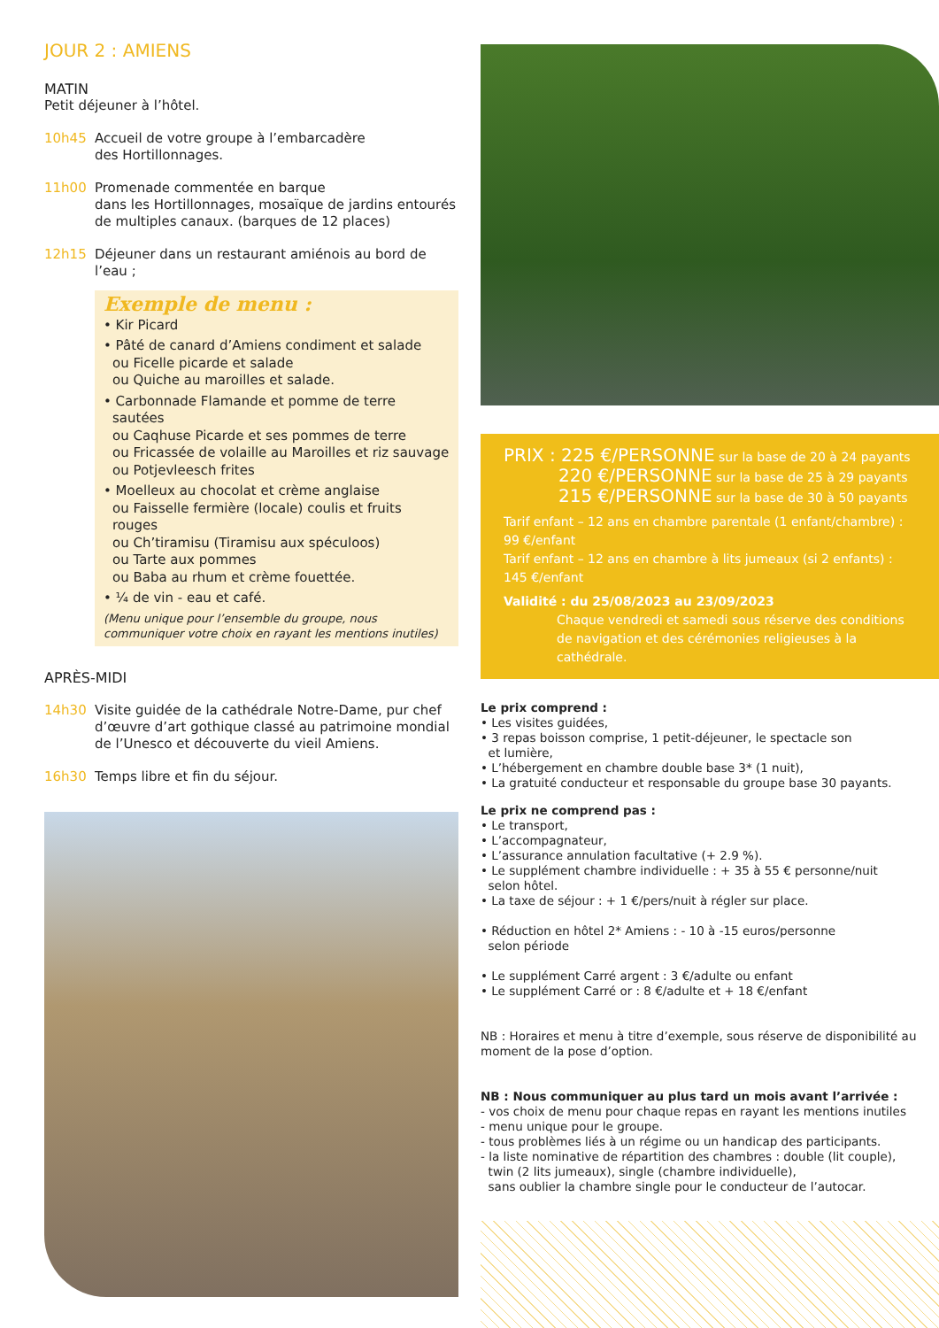JOUR 2 : AMIENS
MATIN
Petit déjeuner à l’hôtel.
10h45 Accueil de votre groupe à l’embarcadère
des Hortillonnages.
11h00 Promenade commentée en barque
dans les Hortillonnages, mosaïque de jardins entourés de multiples canaux. (barques de 12 places)
12h15 Déjeuner dans un restaurant amiénois au bord de l’eau ;
Exemple de menu :
• Kir Picard
• Pâté de canard d’Amiens condiment et salade
ou Ficelle picarde et salade
ou Quiche au maroilles et salade.
• Carbonnade Flamande et pomme de terre sautées
ou Caqhuse Picarde et ses pommes de terre
ou Fricassée de volaille au Maroilles et riz sauvage
ou Potjevleesch frites
• Moelleux au chocolat et crème anglaise
ou Faisselle fermière (locale) coulis et fruits rouges
ou Ch’tiramisu (Tiramisu aux spéculoos)
ou Tarte aux pommes
ou Baba au rhum et crème fouettée.
• ¼ de vin - eau et café.
(Menu unique pour l’ensemble du groupe, nous communiquer votre choix en rayant les mentions inutiles)
APRÈS-MIDI
14h30 Visite guidée de la cathédrale Notre-Dame, pur chef d’œuvre d’art gothique classé au patrimoine mondial de l’Unesco et découverte du vieil Amiens.
16h30 Temps libre et fin du séjour.
PRIX : 225 €/PERSONNE sur la base de 20 à 24 payants
220 €/PERSONNE sur la base de 25 à 29 payants
215 €/PERSONNE sur la base de 30 à 50 payants
Tarif enfant – 12 ans en chambre parentale (1 enfant/chambre) : 99 €/enfant
Tarif enfant – 12 ans en chambre à lits jumeaux (si 2 enfants) : 145 €/enfant
Validité : du 25/08/2023 au 23/09/2023
Chaque vendredi et samedi sous réserve des conditions
de navigation et des cérémonies religieuses à la cathédrale.
Le prix comprend :
• Les visites guidées,
• 3 repas boisson comprise, 1 petit-déjeuner, le spectacle son
et lumière,
• L’hébergement en chambre double base 3* (1 nuit),
• La gratuité conducteur et responsable du groupe base 30 payants.
Le prix ne comprend pas :
• Le transport,
• L’accompagnateur,
• L’assurance annulation facultative (+ 2.9 %).
• Le supplément chambre individuelle : + 35 à 55 € personne/nuit
selon hôtel.
• La taxe de séjour : + 1 €/pers/nuit à régler sur place.
• Réduction en hôtel 2* Amiens : - 10 à -15 euros/personne
selon période
• Le supplément Carré argent : 3 €/adulte ou enfant
• Le supplément Carré or : 8 €/adulte et + 18 €/enfant
NB : Horaires et menu à titre d’exemple, sous réserve de disponibilité au moment de la pose d’option.
NB : Nous communiquer au plus tard un mois avant l’arrivée :
- vos choix de menu pour chaque repas en rayant les mentions inutiles
- menu unique pour le groupe.
- tous problèmes liés à un régime ou un handicap des participants.
- la liste nominative de répartition des chambres : double (lit couple),
twin (2 lits jumeaux), single (chambre individuelle),
sans oublier la chambre single pour le conducteur de l’autocar.